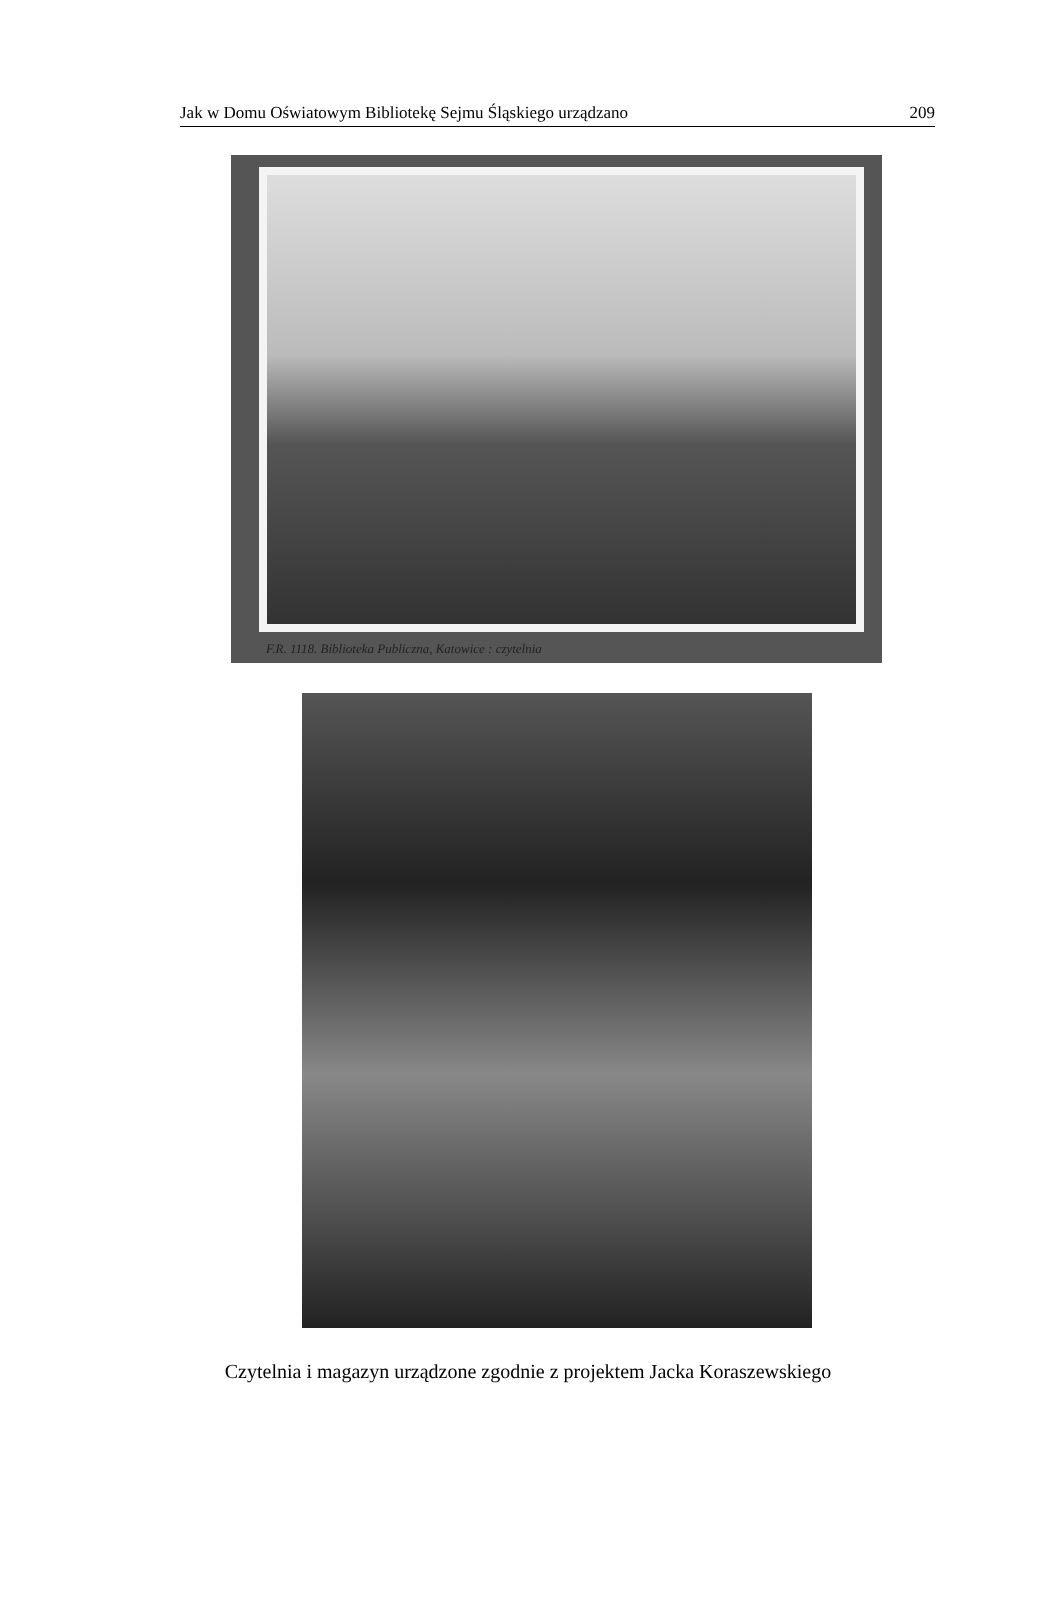Jak w Domu Oświatowym Bibliotekę Sejmu Śląskiego urządzano 209
F.R. 1118. Biblioteka Publiczna, Katowice : czytelnia
Czytelnia i magazyn urządzone zgodnie z projektem Jacka Koraszewskiego